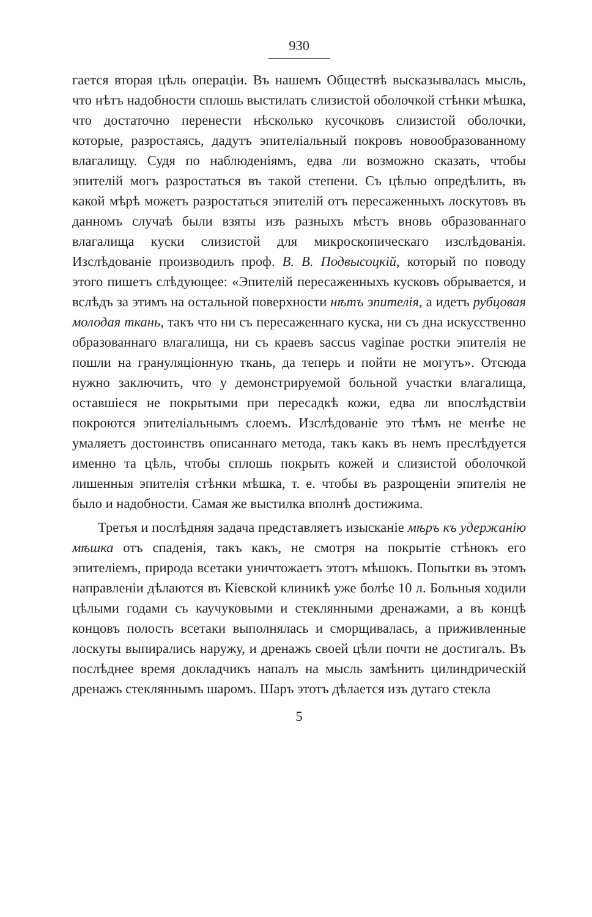930
гается вторая цѣль операціи. Въ нашемъ Обществѣ высказывалась мысль, что нѣтъ надобности сплошь выстилать слизистой оболочкой стѣнки мѣшка, что достаточно перенести нѣсколько кусочковъ слизистой оболочки, которые, разростаясь, дадутъ эпителіальный покровъ новообразованному влагалищу. Судя по наблюденіямъ, едва ли возможно сказать, чтобы эпителій могъ разростаться въ такой степени. Съ цѣлью опредѣлить, въ какой мѣрѣ можетъ разростаться эпителій отъ пересаженныхъ лоскутовъ въ данномъ случаѣ были взяты изъ разныхъ мѣстъ вновь образованнаго влагалища куски слизистой для микроскопическаго изслѣдованія. Изслѣдованіе производилъ проф. В. В. Подвысоцкій, который по поводу этого пишетъ слѣдующее: «Эпителій пересаженныхъ кусковъ обрывается, и вслѣдъ за этимъ на остальной поверхности нѣтъ эпителія, а идетъ рубцовая молодая ткань, такъ что ни съ пересаженнаго куска, ни съ дна искусственно образованнаго влагалища, ни съ краевъ saccus vaginae ростки эпителія не пошли на грануляціонную ткань, да теперь и пойти не могутъ». Отсюда нужно заключить, что у демонстрируемой больной участки влагалища, оставшіеся не покрытыми при пересадкѣ кожи, едва ли впослѣдствіи покроются эпителіальнымъ слоемъ. Изслѣдованіе это тѣмъ не менѣе не умаляетъ достоинствъ описаннаго метода, такъ какъ въ немъ преслѣдуется именно та цѣль, чтобы сплошь покрыть кожей и слизистой оболочкой лишенныя эпителія стѣнки мѣшка, т. е. чтобы въ разрощеніи эпителія не было и надобности. Самая же выстилка вполнѣ достижима.
Третья и послѣдняя задача представляетъ изысканіе мѣръ къ удержанію мѣшка отъ спаденія, такъ какъ, не смотря на покрытіе стѣнокъ его эпителіемъ, природа всетаки уничтожаетъ этотъ мѣшокъ. Попытки въ этомъ направленіи дѣлаются въ Кіевской клиникѣ уже болѣе 10 л. Больныя ходили цѣлыми годами съ каучуковыми и стеклянными дренажами, а въ концѣ концовъ полость всетаки выполнялась и сморщивалась, а приживленные лоскуты выпирались наружу, и дренажъ своей цѣли почти не достигалъ. Въ послѣднее время докладчикъ напалъ на мысль замѣнить цилиндрическій дренажъ стекляннымъ шаромъ. Шаръ этотъ дѣлается изъ дутаго стекла
5